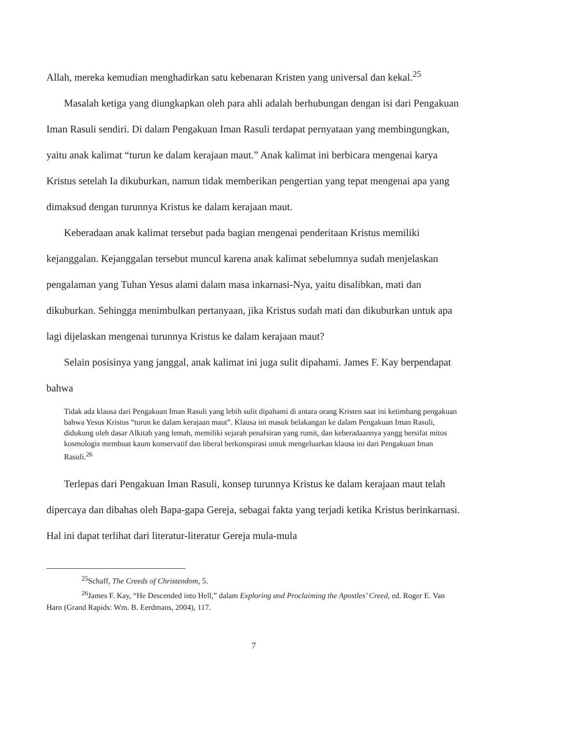Allah, mereka kemudian menghadirkan satu kebenaran Kristen yang universal dan kekal.<sup>25</sup>
Masalah ketiga yang diungkapkan oleh para ahli adalah berhubungan dengan isi dari Pengakuan Iman Rasuli sendiri. Di dalam Pengakuan Iman Rasuli terdapat pernyataan yang membingungkan, yaitu anak kalimat “turun ke dalam kerajaan maut.” Anak kalimat ini berbicara mengenai karya Kristus setelah Ia dikuburkan, namun tidak memberikan pengertian yang tepat mengenai apa yang dimaksud dengan turunnya Kristus ke dalam kerajaan maut.
Keberadaan anak kalimat tersebut pada bagian mengenai penderitaan Kristus memiliki kejanggalan. Kejanggalan tersebut muncul karena anak kalimat sebelumnya sudah menjelaskan pengalaman yang Tuhan Yesus alami dalam masa inkarnasi-Nya, yaitu disalibkan, mati dan dikuburkan. Sehingga menimbulkan pertanyaan, jika Kristus sudah mati dan dikuburkan untuk apa lagi dijelaskan mengenai turunnya Kristus ke dalam kerajaan maut?
Selain posisinya yang janggal, anak kalimat ini juga sulit dipahami. James F. Kay berpendapat bahwa
Tidak ada klausa dari Pengakuan Iman Rasuli yang lebih sulit dipahami di antara orang Kristen saat ini ketimbang pengakuan bahwa Yesus Kristus “turun ke dalam kerajaan maut”. Klausa ini masuk belakangan ke dalam Pengakuan Iman Rasuli, didukung oleh dasar Alkitab yang lemah, memiliki sejarah penafsiran yang rumit, dan keberadaannya yangg bersifat mitos kosmologis membuat kaum konservatif dan liberal berkonspirasi untuk mengeluarkan klausa ini dari Pengakuan Iman Rasuli.<sup>26</sup>
Terlepas dari Pengakuan Iman Rasuli, konsep turunnya Kristus ke dalam kerajaan maut telah dipercaya dan dibahas oleh Bapa-gapa Gereja, sebagai fakta yang terjadi ketika Kristus berinkarnasi. Hal ini dapat terlihat dari literatur-literatur Gereja mula-mula
<sup>25</sup> Schaff, The Creeds of Christendom, 5.
<sup>26</sup> James F. Kay, “He Descended into Hell,” dalam Exploring and Proclaiming the Apostles’ Creed, ed. Roger E. Van Harn (Grand Rapids: Wm. B. Eerdmans, 2004), 117.
7